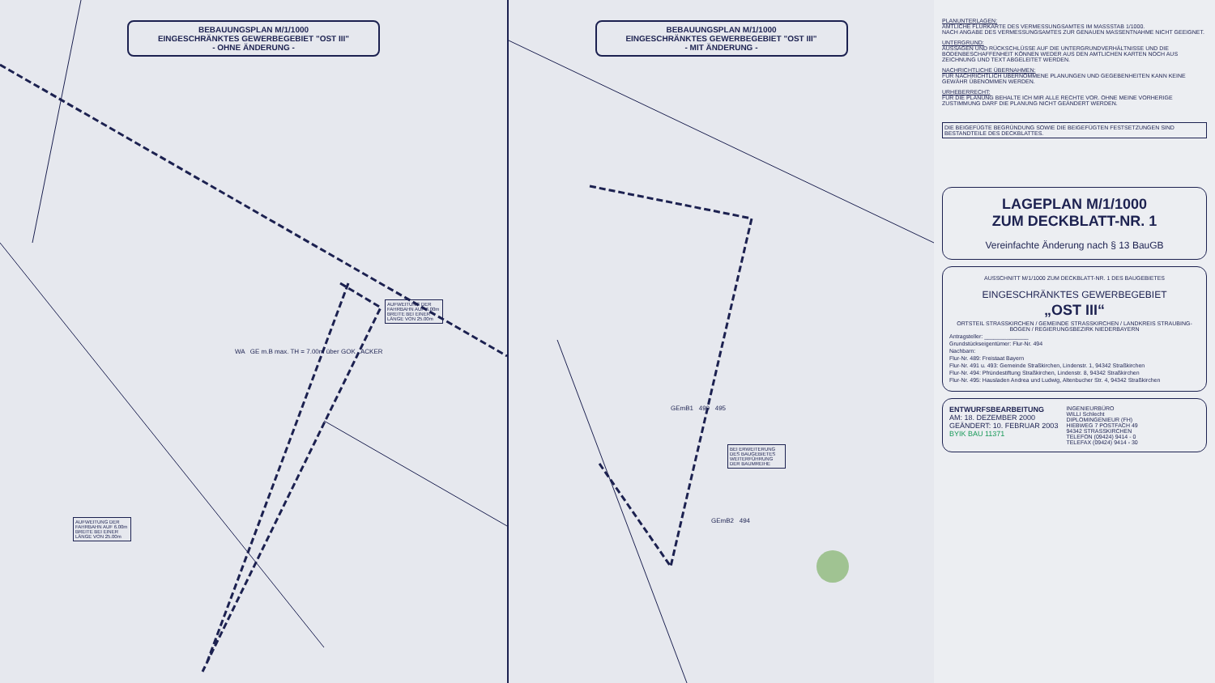BEBAUUNGSPLAN M/1/1000
EINGESCHRÄNKTES GEWERBEGEBIET "OST III"
- OHNE ÄNDERUNG -
AUFWEITUNG DER FAHRBAHN AUF 6.00m BREITE BEI EINER LÄNGE VON 25.00m
WA GE m.B max. TH = 7.00m über GOK ACKER
AUFWEITUNG DER FAHRBAHN AUF 6.00m BREITE BEI EINER LÄNGE VON 25.00m
BEBAUUNGSPLAN M/1/1000
EINGESCHRÄNKTES GEWERBEGEBIET "OST III"
- MIT ÄNDERUNG -
GEmB1 490 495
BEI ERWEITERUNG DES BAUGEBIETES WEITERFÜHRUNG DER BAUMREIHE
GEmB2 494
PLANUNTERLAGEN:
AMTLICHE FLURKARTE DES VERMESSUNGSAMTES IM MASSSTAB 1/1000.
NACH ANGABE DES VERMESSUNGSAMTES ZUR GENAUEN MASSENTNAHME NICHT GEEIGNET.
UNTERGRUND:
AUSSAGEN UND RÜCKSCHLÜSSE AUF DIE UNTERGRUNDVERHÄLTNISSE UND DIE BODENBESCHAFFENHEIT KÖNNEN WEDER AUS DEN AMTLICHEN KARTEN NOCH AUS ZEICHNUNG UND TEXT ABGELEITET WERDEN.
NACHRICHTLICHE ÜBERNAHMEN:
FÜR NACHRICHTLICH ÜBERNOMMENE PLANUNGEN UND GEGEBENHEITEN KANN KEINE GEWÄHR ÜBENOMMEN WERDEN.
URHEBERRECHT:
FÜR DIE PLANUNG BEHALTE ICH MIR ALLE RECHTE VOR. OHNE MEINE VORHERIGE ZUSTIMMUNG DARF DIE PLANUNG NICHT GEÄNDERT WERDEN.
DIE BEIGEFÜGTE BEGRÜNDUNG SOWIE DIE BEIGEFÜGTEN FESTSETZUNGEN SIND BESTANDTEILE DES DECKBLATTES.
LAGEPLAN M/1/1000
ZUM DECKBLATT-NR. 1
Vereinfachte Änderung nach § 13 BauGB
AUSSCHNITT M/1/1000 ZUM DECKBLATT-NR. 1 DES BAUGEBIETES
EINGESCHRÄNKTES GEWERBEGEBIET
„OST III“
ORTSTEIL STRASSKIRCHEN / GEMEINDE STRASSKIRCHEN / LANDKREIS STRAUBING-BOGEN / REGIERUNGSBEZIRK NIEDERBAYERN
Antragsteller: ______________
Grundstückseigentümer: Flur-Nr. 494
Nachbarn:
Flur-Nr. 489: Freistaat Bayern
Flur-Nr. 491 u. 493: Gemeinde Straßkirchen, Lindenstr. 1, 94342 Straßkirchen
Flur-Nr. 494: Pfründestiftung Straßkirchen, Lindenstr. 8, 94342 Straßkirchen
Flur-Nr. 495: Hausladen Andrea und Ludwig, Altenbucher Str. 4, 94342 Straßkirchen
ENTWURFSBEARBEITUNG
AM: 18. DEZEMBER 2000
GEÄNDERT: 10. FEBRUAR 2003
BYIK BAU 11371
INGENIEURBÜRO
WILLI Schlecht
DIPLOMINGENIEUR (FH)
HIEBWEG 7 POSTFACH 49
94342 STRASSKIRCHEN
TELEFON (09424) 9414 - 0
TELEFAX (09424) 9414 - 30